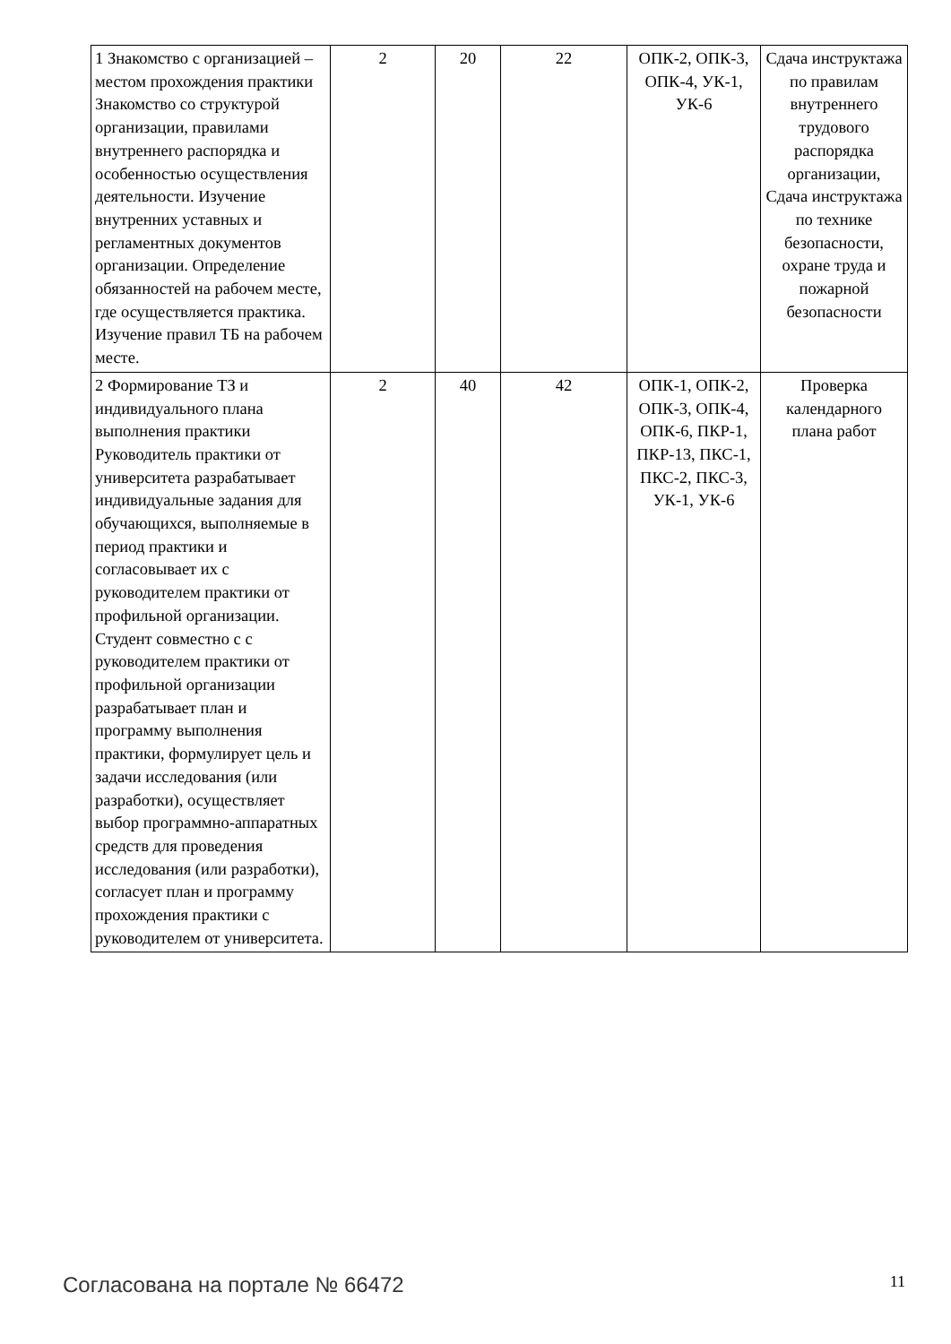| 1 Знакомство с организацией – местом прохождения практики Знакомство со структурой организации, правилами внутреннего распорядка и особенностью осуществления деятельности. Изучение внутренних уставных и регламентных документов организации. Определение обязанностей на рабочем месте, где осуществляется практика. Изучение правил ТБ на рабочем месте. | 2 | 20 | 22 | ОПК-2, ОПК-3, ОПК-4, УК-1, УК-6 | Сдача инструктажа по правилам внутреннего трудового распорядка организации, Сдача инструктажа по технике безопасности, охране труда и пожарной безопасности |
| 2 Формирование ТЗ и индивидуального плана выполнения практики Руководитель практики от университета разрабатывает индивидуальные задания для обучающихся, выполняемые в период практики и согласовывает их с руководителем практики от профильной организации. Студент совместно с с руководителем практики от профильной организации разрабатывает план и программу выполнения практики, формулирует цель и задачи исследования (или разработки), осуществляет выбор программно-аппаратных средств для проведения исследования (или разработки), согласует план и программу прохождения практики с руководителем от университета. | 2 | 40 | 42 | ОПК-1, ОПК-2, ОПК-3, ОПК-4, ОПК-6, ПКР-1, ПКР-13, ПКС-1, ПКС-2, ПКС-3, УК-1, УК-6 | Проверка календарного плана работ |
Согласована на портале № 66472 11